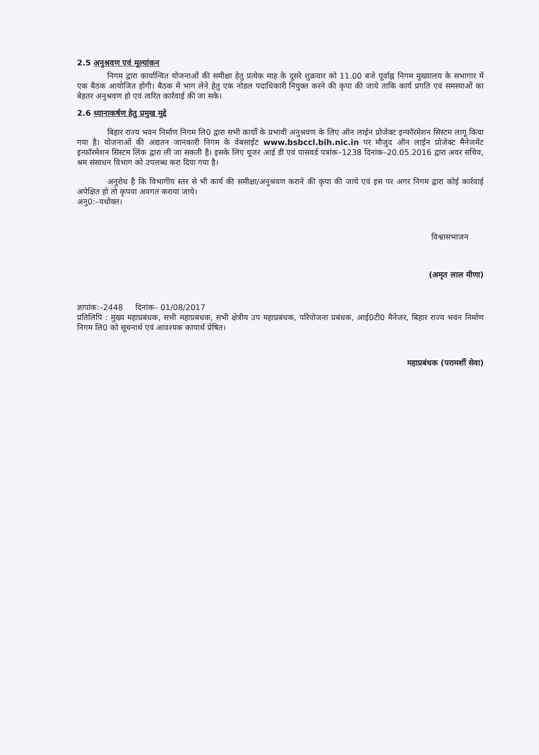2.5 अनुश्रवण एवं मूल्यांकन
निगम द्वारा कार्यान्वित योजनाओं की समीक्षा हेतु प्रत्येक माह के दूसरे शुक्रवार को 11.00 बजे पूर्वाह्न निगम मुख्यालय के सभागार में एक बैठक आयोजित होगी। बैठक में भाग लेने हेतु एक नोडल पदाधिकारी नियुक्त करने की कृपा की जाये ताकि कार्य प्रगति एवं समस्याओं का बेहतर अनुश्रवण हो एवं त्वरित कार्रवाई की जा सके।
2.6 ध्यानाकर्षण हेतु प्रमुख मुद्दे
बिहार राज्य भवन निर्माण निगम लि0 द्वारा सभी कार्यों के प्रभावी अनुश्रवण के लिए ऑन लाईन प्रोजेक्ट इन्फॉरमेशन सिस्टम लागू किया गया है। योजनाओं की अद्यतन जानकारी निगम के वेबसाईट www.bsbccl.bih.nic.in पर मौजुद ऑन लाईन प्रोजेक्ट मैनेजमेंट इन्फॉरमेशन सिस्टम लिंक द्वारा ली जा सकती है। इसके लिए यूजर आई डी एवं पासवर्ड पत्रांक–1238 दिनांक–20.05.2016 द्वारा अवर सचिव, श्रम संसाधन विभाग को उपलब्ध करा दिया गया है।
अनुरोध है कि विभागीय स्तर से भी कार्य की समीक्षा/अनुश्रवण कराने की कृपा की जाये एवं इस पर अगर निगम द्वारा कोई कार्रवाई अपेक्षित हो तो कृपया अवगत कराया जाये।
अनु0:–यथोक्त।
विश्वासभाजन
(अमृत लाल मीणा)
ज्ञापांक:–2448 दिनांक– 01/08/2017
प्रतिलिपि : मुख्य महाप्रबंधक, सभी महाप्रबंधक, सभी क्षेत्रीय उप महाप्रबंधक, परियोजना प्रबंधक, आई0टी0 मैनेजर, बिहार राज्य भवन निर्माण निगम लि0 को सूचनार्थ एवं आवश्यक कायार्थ प्रेषित।
महाप्रबंधक (परामर्शी सेवा)